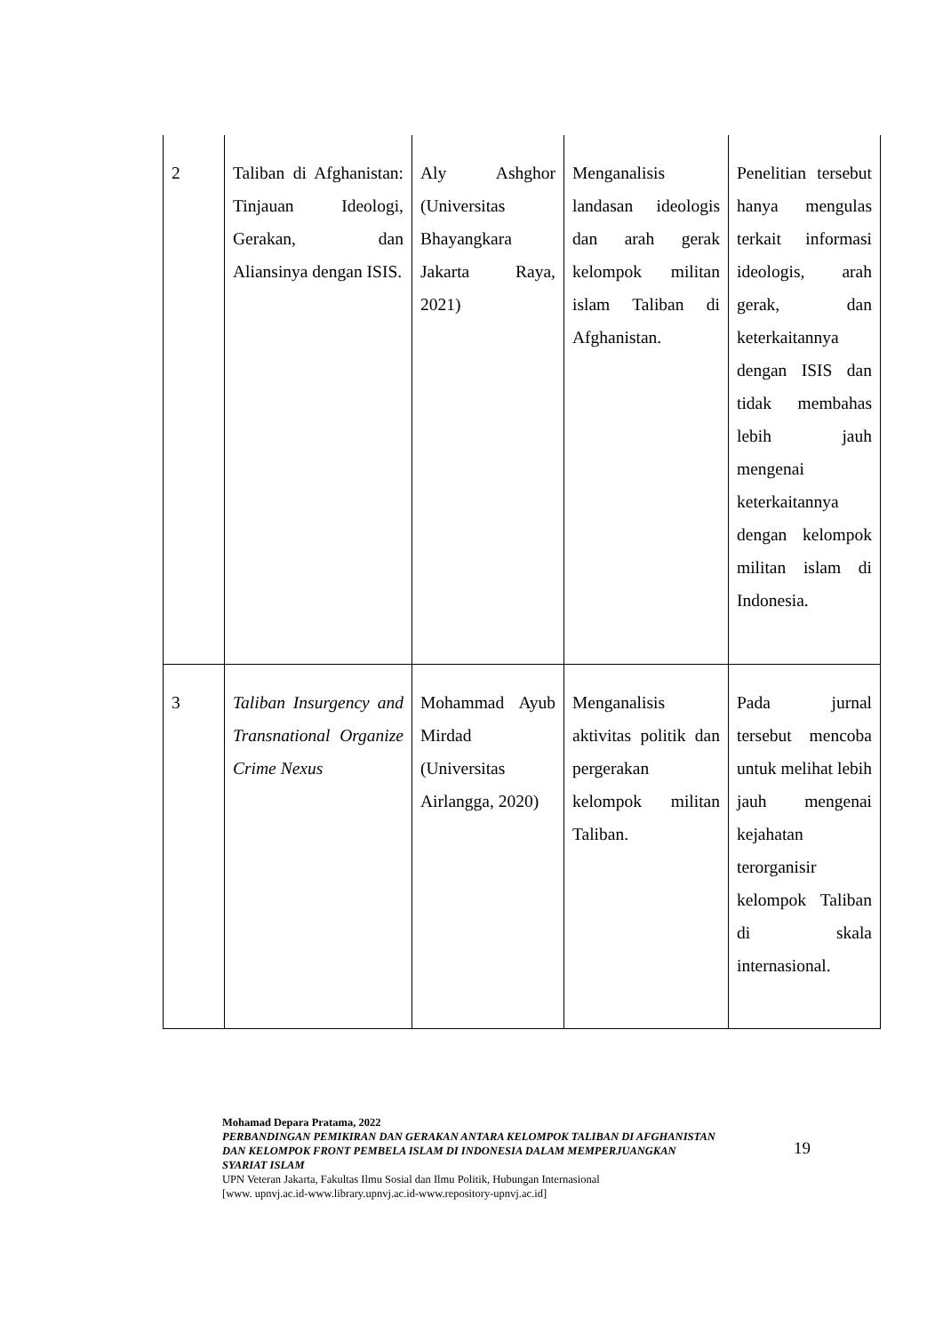| 2 | Taliban di Afghanistan: Tinjauan Ideologi, Gerakan, dan Aliansinya dengan ISIS. | Aly Ashghor (Universitas Bhayangkara Jakarta Raya, 2021) | Menganalisis landasan ideologis dan arah gerak kelompok militan islam Taliban di Afghanistan. | Penelitian tersebut hanya mengulas terkait informasi ideologis, arah gerak, dan keterkaitannya dengan ISIS dan tidak membahas lebih jauh mengenai keterkaitannya dengan kelompok militan islam di Indonesia. |
| 3 | Taliban Insurgency and Transnational Organize Crime Nexus | Mohammad Ayub Mirdad (Universitas Airlangga, 2020) | Menganalisis aktivitas politik dan pergerakan kelompok militan Taliban. | Pada jurnal tersebut mencoba untuk melihat lebih jauh mengenai kejahatan terorganisir kelompok Taliban di skala internasional. |
Mohamad Depara Pratama, 2022
PERBANDINGAN PEMIKIRAN DAN GERAKAN ANTARA KELOMPOK TALIBAN DI AFGHANISTAN DAN KELOMPOK FRONT PEMBELA ISLAM DI INDONESIA DALAM MEMPERJUANGKAN SYARIAT ISLAM
UPN Veteran Jakarta, Fakultas Ilmu Sosial dan Ilmu Politik, Hubungan Internasional
[www. upnvj.ac.id-www.library.upnvj.ac.id-www.repository-upnvj.ac.id]
19